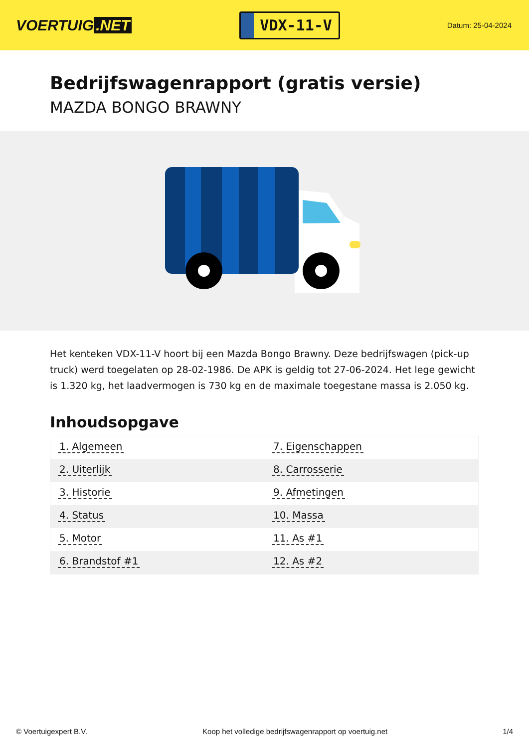VOERTUIG.NET
VDX-11-V
Datum: 25-04-2024
Bedrijfswagenrapport (gratis versie)
MAZDA BONGO BRAWNY
Het kenteken VDX-11-V hoort bij een Mazda Bongo Brawny. Deze bedrijfswagen (pick-up truck) werd toegelaten op 28-02-1986. De APK is geldig tot 27-06-2024. Het lege gewicht is 1.320 kg, het laadvermogen is 730 kg en de maximale toegestane massa is 2.050 kg.
Inhoudsopgave
| 1. Algemeen | 7. Eigenschappen |
| 2. Uiterlijk | 8. Carrosserie |
| 3. Historie | 9. Afmetingen |
| 4. Status | 10. Massa |
| 5. Motor | 11. As #1 |
| 6. Brandstof #1 | 12. As #2 |
© Voertuigexpert B.V. Koop het volledige bedrijfswagenrapport op voertuig.net 1/4